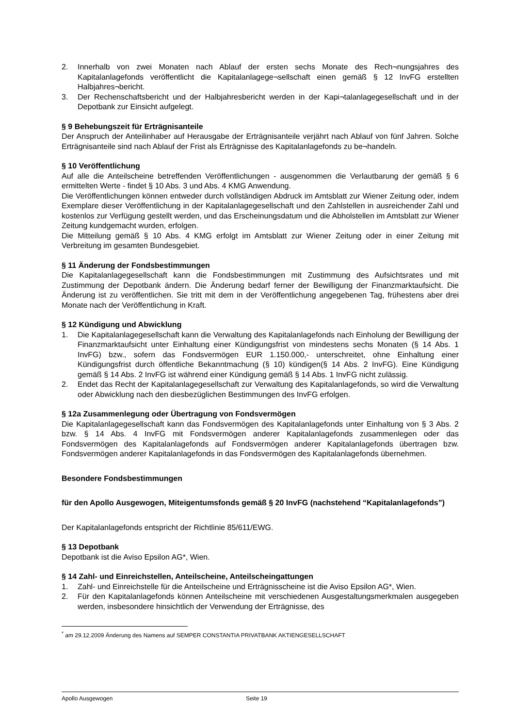2. Innerhalb von zwei Monaten nach Ablauf der ersten sechs Monate des Rech¬nungsjahres des Kapitalanlagefonds veröffentlicht die Kapitalanlagege¬sellschaft einen gemäß § 12 InvFG erstellten Halbjahres¬bericht.
3. Der Rechenschaftsbericht und der Halbjahresbericht werden in der Kapi¬talanlagegesellschaft und in der Depotbank zur Einsicht aufgelegt.
§ 9 Behebungszeit für Erträgnisanteile
Der Anspruch der Anteilinhaber auf Herausgabe der Erträgnisanteile verjährt nach Ablauf von fünf Jahren. Solche Erträgnisanteile sind nach Ablauf der Frist als Erträgnisse des Kapitalanlagefonds zu be¬handeln.
§ 10 Veröffentlichung
Auf alle die Anteilscheine betreffenden Veröffentlichungen - ausgenommen die Verlautbarung der gemäß § 6 ermittelten Werte - findet § 10 Abs. 3 und Abs. 4 KMG Anwendung.
Die Veröffentlichungen können entweder durch vollständigen Abdruck im Amtsblatt zur Wiener Zeitung oder, indem Exemplare dieser Veröffentlichung in der Kapitalanlagegesellschaft und den Zahlstellen in ausreichender Zahl und kostenlos zur Verfügung gestellt werden, und das Erscheinungsdatum und die Abholstellen im Amtsblatt zur Wiener Zeitung kundgemacht wurden, erfolgen.
Die Mitteilung gemäß § 10 Abs. 4 KMG erfolgt im Amtsblatt zur Wiener Zeitung oder in einer Zeitung mit Verbreitung im gesamten Bundesgebiet.
§ 11 Änderung der Fondsbestimmungen
Die Kapitalanlagegesellschaft kann die Fondsbestimmungen mit Zustimmung des Aufsichtsrates und mit Zustimmung der Depotbank ändern. Die Änderung bedarf ferner der Bewilligung der Finanzmarktaufsicht. Die Änderung ist zu veröffentlichen. Sie tritt mit dem in der Veröffentlichung angegebenen Tag, frühestens aber drei Monate nach der Veröffentlichung in Kraft.
§ 12 Kündigung und Abwicklung
1. Die Kapitalanlagegesellschaft kann die Verwaltung des Kapitalanlagefonds nach Einholung der Bewilligung der Finanzmarktaufsicht unter Einhaltung einer Kündigungsfrist von mindestens sechs Monaten (§ 14 Abs. 1 InvFG) bzw., sofern das Fondsvermögen EUR 1.150.000,- unterschreitet, ohne Einhaltung einer Kündigungsfrist durch öffentliche Bekanntmachung (§ 10) kündigen(§ 14 Abs. 2 InvFG). Eine Kündigung gemäß § 14 Abs. 2 InvFG ist während einer Kündigung gemäß § 14 Abs. 1 InvFG nicht zulässig.
2. Endet das Recht der Kapitalanlagegesellschaft zur Verwaltung des Kapitalanlagefonds, so wird die Verwaltung oder Abwicklung nach den diesbezüglichen Bestimmungen des InvFG erfolgen.
§ 12a Zusammenlegung oder Übertragung von Fondsvermögen
Die Kapitalanlagegesellschaft kann das Fondsvermögen des Kapitalanlagefonds unter Einhaltung von § 3 Abs. 2 bzw. § 14 Abs. 4 InvFG mit Fondsvermögen anderer Kapitalanlagefonds zusammenlegen oder das Fondsvermögen des Kapitalanlagefonds auf Fondsvermögen anderer Kapitalanlagefonds übertragen bzw. Fondsvermögen anderer Kapitalanlagefonds in das Fondsvermögen des Kapitalanlagefonds übernehmen.
Besondere Fondsbestimmungen
für den Apollo Ausgewogen, Miteigentumsfonds gemäß § 20 InvFG (nachstehend “Kapitalanlagefonds”)
Der Kapitalanlagefonds entspricht der Richtlinie 85/611/EWG.
§ 13 Depotbank
Depotbank ist die Aviso Epsilon AG*, Wien.
§ 14 Zahl- und Einreichstellen, Anteilscheine, Anteilscheingattungen
1. Zahl- und Einreichstelle für die Anteilscheine und Erträgnisscheine ist die Aviso Epsilon AG*, Wien.
2. Für den Kapitalanlagefonds können Anteilscheine mit verschiedenen Ausgestaltungsmerkmalen ausgegeben werden, insbesondere hinsichtlich der Verwendung der Erträgnisse, des
<sup>*</sup> am 29.12.2009 Änderung des Namens auf SEMPER CONSTANTIA PRIVATBANK AKTIENGESELLSCHAFT
Apollo Ausgewogen Seite 19